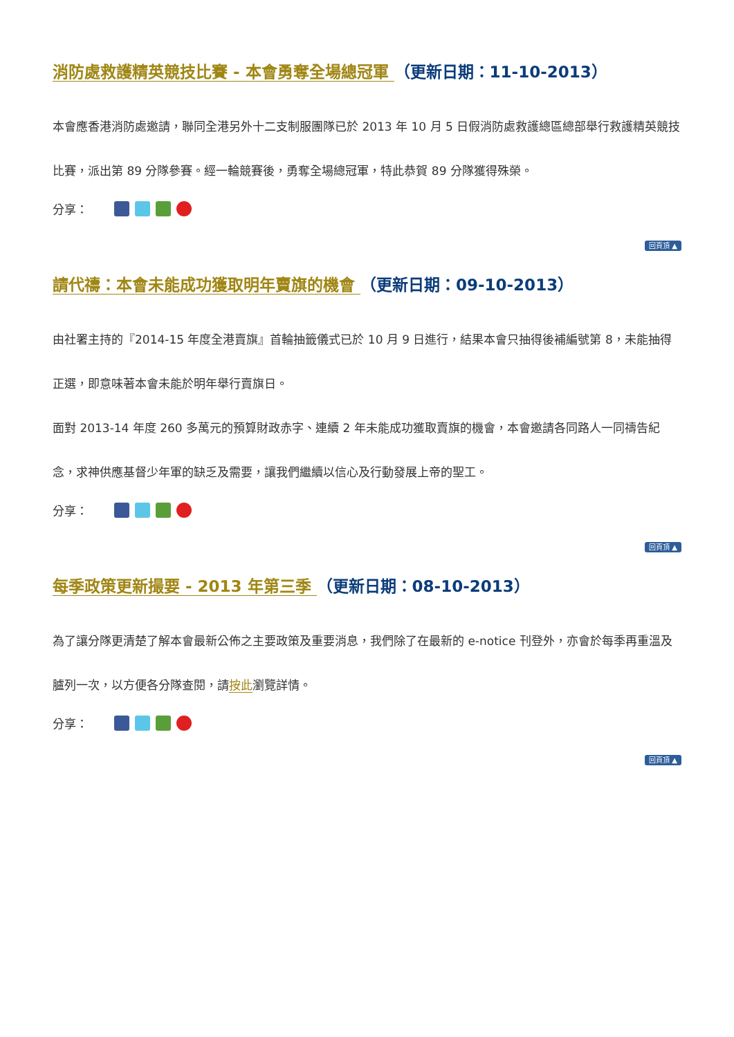消防處救護精英競技比賽 - 本會勇奪全場總冠軍 （更新日期：11-10-2013）
本會應香港消防處邀請，聯同全港另外十二支制服團隊已於 2013 年 10 月 5 日假消防處救護總區總部舉行救護精英競技比賽，派出第 89 分隊參賽。經一輪競賽後，勇奪全場總冠軍，特此恭賀 89 分隊獲得殊榮。
分享：
回頁頂 ▲
請代禱：本會未能成功獲取明年賣旗的機會 （更新日期：09-10-2013）
由社署主持的『2014-15 年度全港賣旗』首輪抽籤儀式已於 10 月 9 日進行，結果本會只抽得後補編號第 8，未能抽得正選，即意味著本會未能於明年舉行賣旗日。
面對 2013-14 年度 260 多萬元的預算財政赤字、連續 2 年未能成功獲取賣旗的機會，本會邀請各同路人一同禱告紀念，求神供應基督少年軍的缺乏及需要，讓我們繼續以信心及行動發展上帝的聖工。
分享：
回頁頂 ▲
每季政策更新撮要 - 2013 年第三季 （更新日期：08-10-2013）
為了讓分隊更清楚了解本會最新公佈之主要政策及重要消息，我們除了在最新的 e-notice 刊登外，亦會於每季再重溫及臚列一次，以方便各分隊查閱，請按此瀏覽詳情。
分享：
回頁頂 ▲